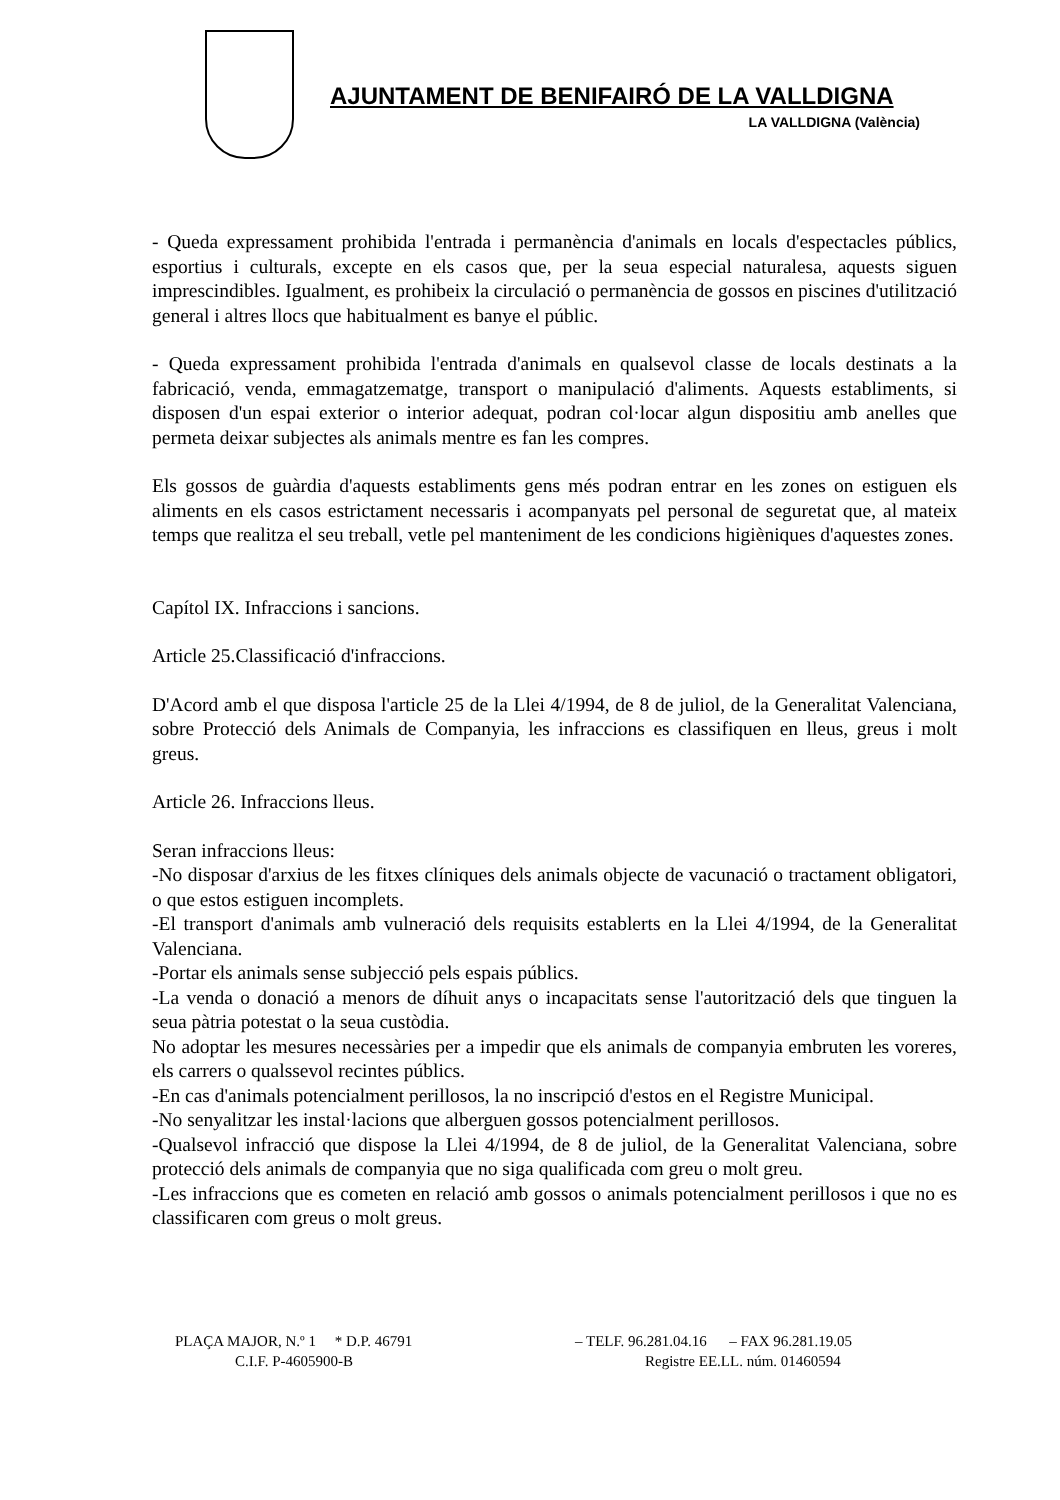AJUNTAMENT DE BENIFAIRÓ DE LA VALLDIGNA
LA VALLDIGNA (València)
- Queda expressament prohibida l'entrada i permanència d'animals en locals d'espectacles públics, esportius i culturals, excepte en els casos que, per la seua especial naturalesa, aquests siguen imprescindibles. Igualment, es prohibeix la circulació o permanència de gossos en piscines d'utilització general i altres llocs que habitualment es banye el públic.
- Queda expressament prohibida l'entrada d'animals en qualsevol classe de locals destinats a la fabricació, venda, emmagatzematge, transport o manipulació d'aliments. Aquests establiments, si disposen d'un espai exterior o interior adequat, podran col·locar algun dispositiu amb anelles que permeta deixar subjectes als animals mentre es fan les compres.
Els gossos de guàrdia d'aquests establiments gens més podran entrar en les zones on estiguen els aliments en els casos estrictament necessaris i acompanyats pel personal de seguretat que, al mateix temps que realitza el seu treball, vetle pel manteniment de les condicions higièniques d'aquestes zones.
Capítol IX. Infraccions i sancions.
Article 25.Classificació d'infraccions.
D'Acord amb el que disposa l'article 25 de la Llei 4/1994, de 8 de juliol, de la Generalitat Valenciana, sobre Protecció dels Animals de Companyia, les infraccions es classifiquen en lleus, greus i molt greus.
Article 26. Infraccions lleus.
Seran infraccions lleus:
-No disposar d'arxius de les fitxes clíniques dels animals objecte de vacunació o tractament obligatori, o que estos estiguen incomplets.
-El transport d'animals amb vulneració dels requisits establerts en la Llei 4/1994, de la Generalitat Valenciana.
-Portar els animals sense subjecció pels espais públics.
-La venda o donació a menors de díhuit anys o incapacitats sense l'autorització dels que tinguen la seua pàtria potestat o la seua custòdia.
No adoptar les mesures necessàries per a impedir que els animals de companyia embruten les voreres, els carrers o qualssevol recintes públics.
-En cas d'animals potencialment perillosos, la no inscripció d'estos en el Registre Municipal.
-No senyalitzar les instal·lacions que alberguen gossos potencialment perillosos.
-Qualsevol infracció que dispose la Llei 4/1994, de 8 de juliol, de la Generalitat Valenciana, sobre protecció dels animals de companyia que no siga qualificada com greu o molt greu.
-Les infraccions que es cometen en relació amb gossos o animals potencialment perillosos i que no es classificaren com greus o molt greus.
PLAÇA MAJOR, N.º 1 * D.P. 46791
C.I.F. P-4605900-B
– TELF. 96.281.04.16 – FAX 96.281.19.05
Registre EE.LL. núm. 01460594